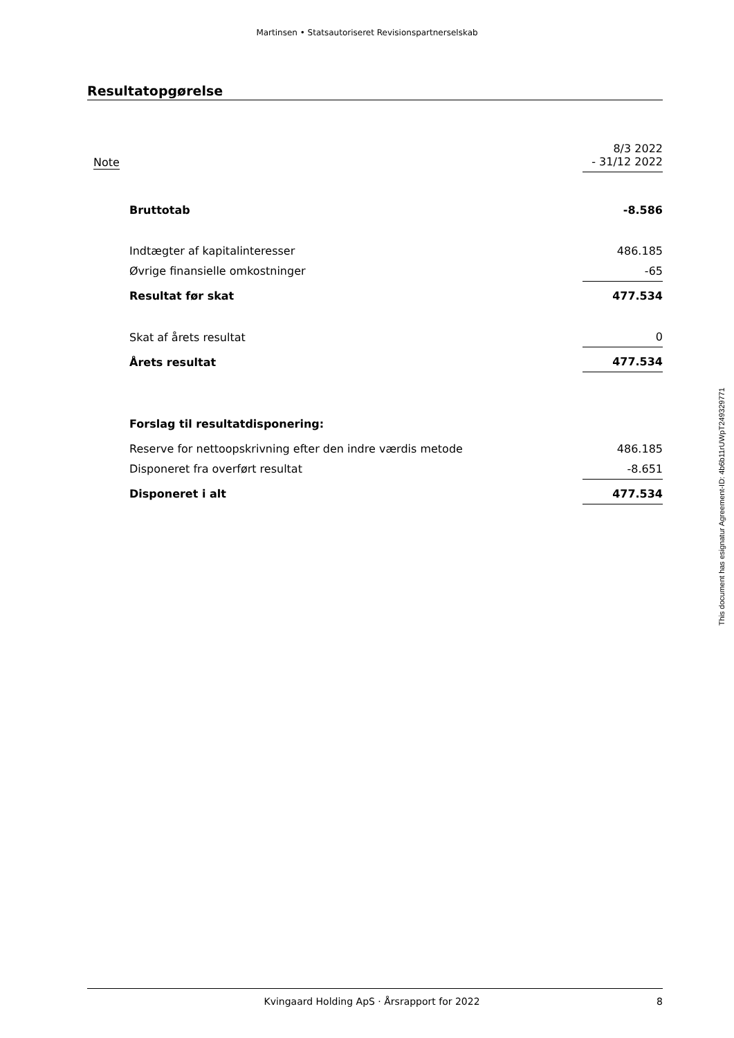Martinsen • Statsautoriseret Revisionspartnerselskab
Resultatopgørelse
| Note | | 8/3 2022 - 31/12 2022 |
| | Bruttotab | -8.586 |
| | Indtægter af kapitalinteresser | 486.185 |
| | Øvrige finansielle omkostninger | -65 |
| | Resultat før skat | 477.534 |
| | Skat af årets resultat | 0 |
| | Årets resultat | 477.534 |
| | Forslag til resultatdisponering: | |
| | Reserve for nettoopskrivning efter den indre værdis metode | 486.185 |
| | Disponeret fra overført resultat | -8.651 |
| | Disponeret i alt | 477.534 |
This document has esignatur Agreement-ID: 4b6b11rUWpT249329771
Kvingaard Holding ApS · Årsrapport for 2022 8